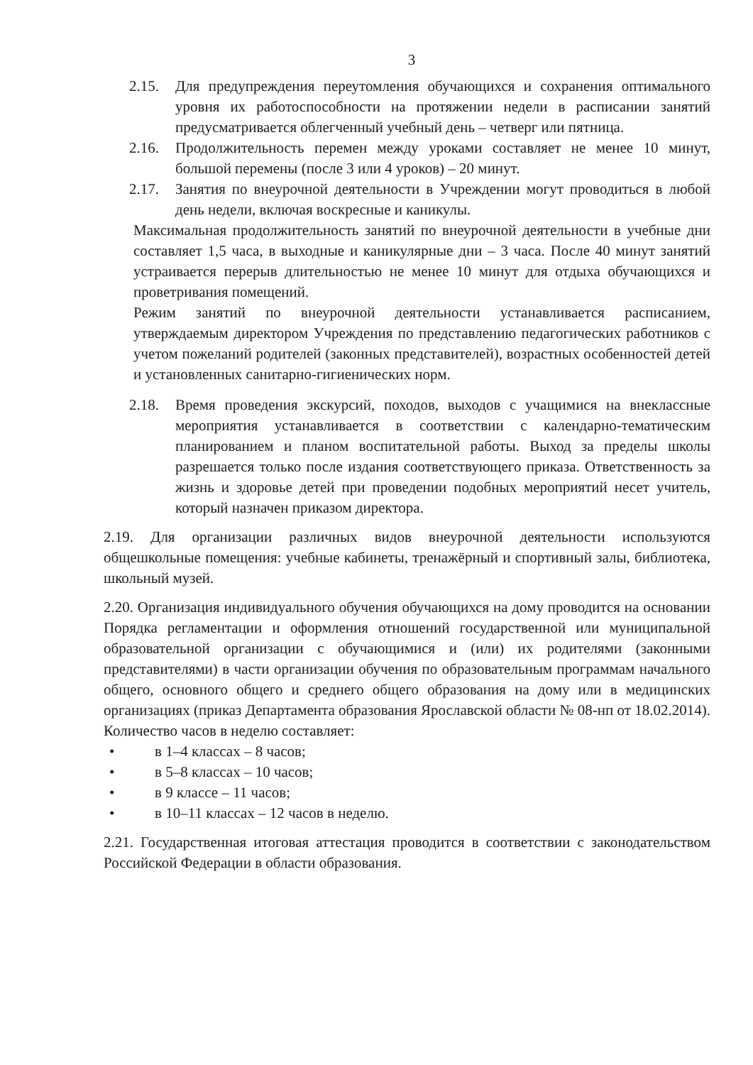3
2.15. Для предупреждения переутомления обучающихся и сохранения оптимального уровня их работоспособности на протяжении недели в расписании занятий предусматривается облегченный учебный день – четверг или пятница.
2.16. Продолжительность перемен между уроками составляет не менее 10 минут, большой перемены (после 3 или 4 уроков) – 20 минут.
2.17. Занятия по внеурочной деятельности в Учреждении могут проводиться в любой день недели, включая воскресные и каникулы.
Максимальная продолжительность занятий по внеурочной деятельности в учебные дни составляет 1,5 часа, в выходные и каникулярные дни – 3 часа. После 40 минут занятий устраивается перерыв длительностью не менее 10 минут для отдыха обучающихся и проветривания помещений.
Режим занятий по внеурочной деятельности устанавливается расписанием, утверждаемым директором Учреждения по представлению педагогических работников с учетом пожеланий родителей (законных представителей), возрастных особенностей детей и установленных санитарно-гигиенических норм.
2.18. Время проведения экскурсий, походов, выходов с учащимися на внеклассные мероприятия устанавливается в соответствии с календарно-тематическим планированием и планом воспитательной работы. Выход за пределы школы разрешается только после издания соответствующего приказа. Ответственность за жизнь и здоровье детей при проведении подобных мероприятий несет учитель, который назначен приказом директора.
2.19. Для организации различных видов внеурочной деятельности используются общешкольные помещения: учебные кабинеты, тренажёрный и спортивный залы, библиотека, школьный музей.
2.20. Организация индивидуального обучения обучающихся на дому проводится на основании Порядка регламентации и оформления отношений государственной или муниципальной образовательной организации с обучающимися и (или) их родителями (законными представителями) в части организации обучения по образовательным программам начального общего, основного общего и среднего общего образования на дому или в медицинских организациях (приказ Департамента образования Ярославской области № 08-нп от 18.02.2014). Количество часов в неделю составляет:
• в 1–4 классах – 8 часов;
• в 5–8 классах – 10 часов;
• в 9 классе – 11 часов;
• в 10–11 классах – 12 часов в неделю.
2.21. Государственная итоговая аттестация проводится в соответствии с законодательством Российской Федерации в области образования.